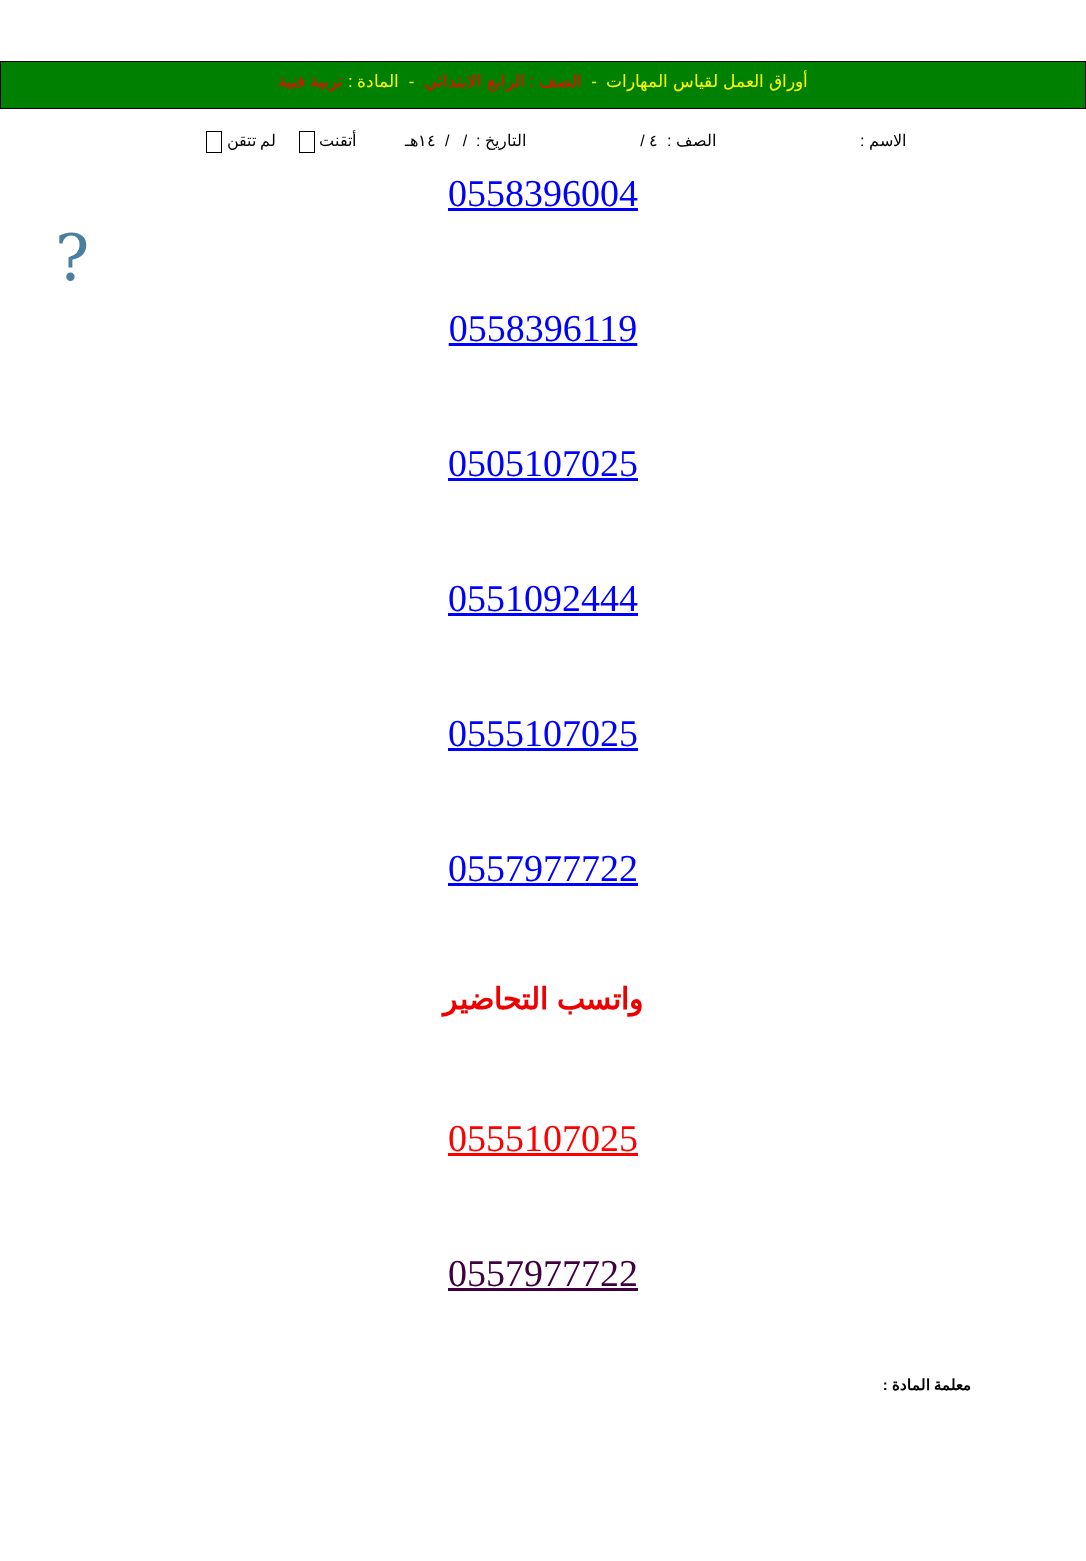أوراق العمل لقياس المهارات - الصف : الرابع الابتدائي - المادة : تربية فنية
الاسم : الصف : ٤ / التاريخ : / / ١٤هـ أتقنت لم تتقن
?
0558396004
0558396119
0505107025
0551092444
0555107025
0557977722
واتسب التحاضير
0555107025
0557977722
معلمة المادة :